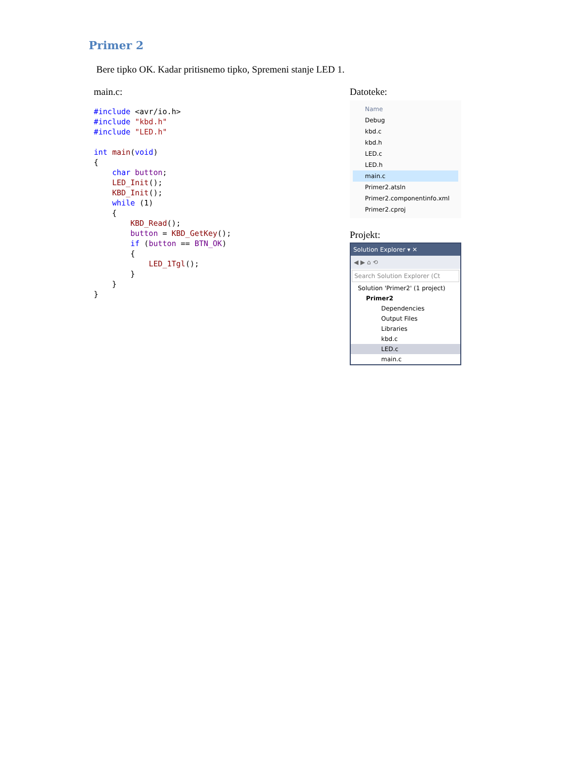Primer 2
Bere tipko OK. Kadar pritisnemo tipko, Spremeni stanje LED 1.
main.c:
#include <avr/io.h>
#include "kbd.h"
#include "LED.h"

int main(void)
{
    char button;
    LED_Init();
    KBD_Init();
    while (1)
    {
        KBD_Read();
        button = KBD_GetKey();
        if (button == BTN_OK)
        {
            LED_1Tgl();
        }
    }
}
Datoteke:
Name
Debug
kbd.c
kbd.h
LED.c
LED.h
main.c
Primer2.atsln
Primer2.componentinfo.xml
Primer2.cproj
Projekt:
Solution Explorer ▾ ✕
◀ ▶ ⌂ ⟲
Search Solution Explorer (Ct
Solution 'Primer2' (1 project)
Primer2
Dependencies
Output Files
Libraries
kbd.c
LED.c
main.c